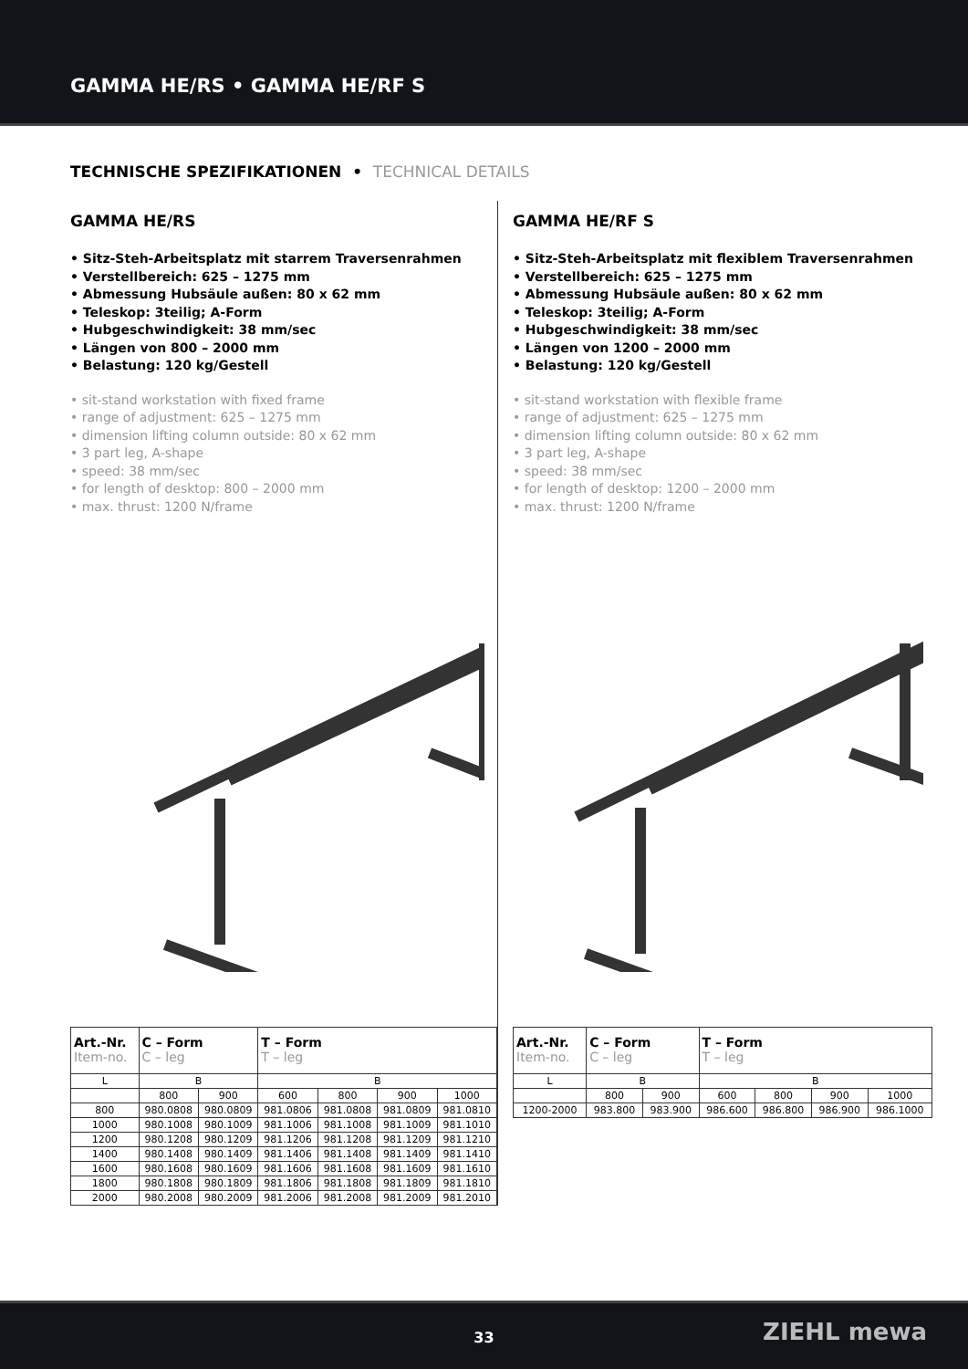GAMMA HE/RS • GAMMA HE/RF S
TECHNISCHE SPEZIFIKATIONEN • TECHNICAL DETAILS
GAMMA HE/RS
• Sitz-Steh-Arbeitsplatz mit starrem Traversenrahmen
• Verstellbereich: 625 – 1275 mm
• Abmessung Hubsäule außen: 80 x 62 mm
• Teleskop: 3teilig; A-Form
• Hubgeschwindigkeit: 38 mm/sec
• Längen von 800 – 2000 mm
• Belastung: 120 kg/Gestell
• sit-stand workstation with fixed frame
• range of adjustment: 625 – 1275 mm
• dimension lifting column outside: 80 x 62 mm
• 3 part leg, A-shape
• speed: 38 mm/sec
• for length of desktop: 800 – 2000 mm
• max. thrust: 1200 N/frame
| Art.-Nr. Item-no. | C – Form C – leg | | T – Form T – leg | | | |
| --- | --- | --- | --- | --- | --- | --- |
| L | B | | B | | | |
| | 800 | 900 | 600 | 800 | 900 | 1000 |
| 800 | 980.0808 | 980.0809 | 981.0806 | 981.0808 | 981.0809 | 981.0810 |
| 1000 | 980.1008 | 980.1009 | 981.1006 | 981.1008 | 981.1009 | 981.1010 |
| 1200 | 980.1208 | 980.1209 | 981.1206 | 981.1208 | 981.1209 | 981.1210 |
| 1400 | 980.1408 | 980.1409 | 981.1406 | 981.1408 | 981.1409 | 981.1410 |
| 1600 | 980.1608 | 980.1609 | 981.1606 | 981.1608 | 981.1609 | 981.1610 |
| 1800 | 980.1808 | 980.1809 | 981.1806 | 981.1808 | 981.1809 | 981.1810 |
| 2000 | 980.2008 | 980.2009 | 981.2006 | 981.2008 | 981.2009 | 981.2010 |
GAMMA HE/RF S
• Sitz-Steh-Arbeitsplatz mit flexiblem Traversenrahmen
• Verstellbereich: 625 – 1275 mm
• Abmessung Hubsäule außen: 80 x 62 mm
• Teleskop: 3teilig; A-Form
• Hubgeschwindigkeit: 38 mm/sec
• Längen von 1200 – 2000 mm
• Belastung: 120 kg/Gestell
• sit-stand workstation with flexible frame
• range of adjustment: 625 – 1275 mm
• dimension lifting column outside: 80 x 62 mm
• 3 part leg, A-shape
• speed: 38 mm/sec
• for length of desktop: 1200 – 2000 mm
• max. thrust: 1200 N/frame
| Art.-Nr. Item-no. | C – Form C – leg | | T – Form T – leg | | | |
| --- | --- | --- | --- | --- | --- | --- |
| L | B | | B | | | |
| | 800 | 900 | 600 | 800 | 900 | 1000 |
| 1200-2000 | 983.800 | 983.900 | 986.600 | 986.800 | 986.900 | 986.1000 |
33
ZIEHL mewa